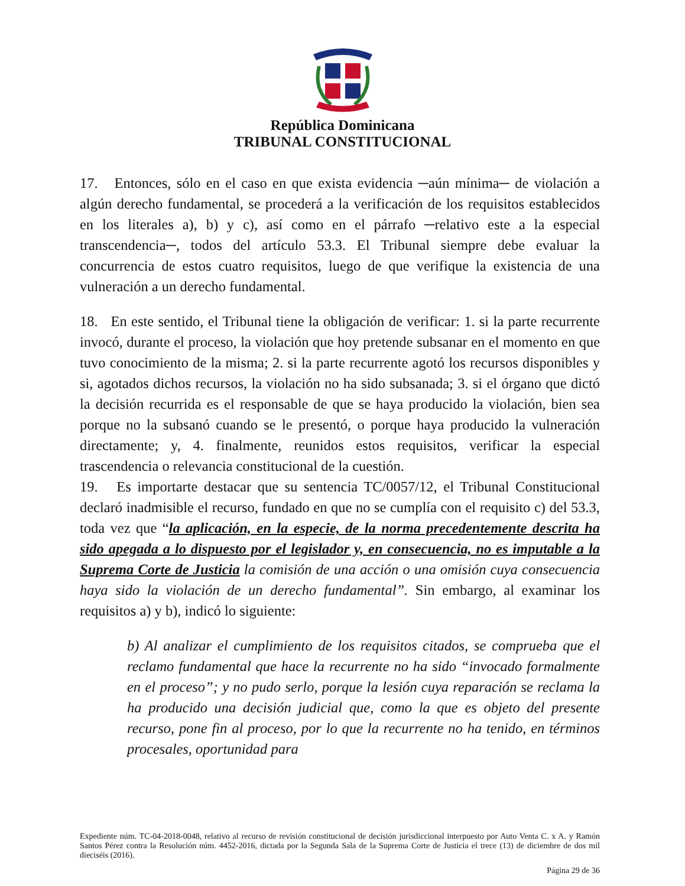República Dominicana
TRIBUNAL CONSTITUCIONAL
17. Entonces, sólo en el caso en que exista evidencia ─aún mínima─ de violación a algún derecho fundamental, se procederá a la verificación de los requisitos establecidos en los literales a), b) y c), así como en el párrafo ─relativo este a la especial transcendencia─, todos del artículo 53.3. El Tribunal siempre debe evaluar la concurrencia de estos cuatro requisitos, luego de que verifique la existencia de una vulneración a un derecho fundamental.
18. En este sentido, el Tribunal tiene la obligación de verificar: 1. si la parte recurrente invocó, durante el proceso, la violación que hoy pretende subsanar en el momento en que tuvo conocimiento de la misma; 2. si la parte recurrente agotó los recursos disponibles y si, agotados dichos recursos, la violación no ha sido subsanada; 3. si el órgano que dictó la decisión recurrida es el responsable de que se haya producido la violación, bien sea porque no la subsanó cuando se le presentó, o porque haya producido la vulneración directamente; y, 4. finalmente, reunidos estos requisitos, verificar la especial trascendencia o relevancia constitucional de la cuestión.
19. Es importarte destacar que su sentencia TC/0057/12, el Tribunal Constitucional declaró inadmisible el recurso, fundado en que no se cumplía con el requisito c) del 53.3, toda vez que “la aplicación, en la especie, de la norma precedentemente descrita ha sido apegada a lo dispuesto por el legislador y, en consecuencia, no es imputable a la Suprema Corte de Justicia la comisión de una acción o una omisión cuya consecuencia haya sido la violación de un derecho fundamental”. Sin embargo, al examinar los requisitos a) y b), indicó lo siguiente:
b) Al analizar el cumplimiento de los requisitos citados, se comprueba que el reclamo fundamental que hace la recurrente no ha sido “invocado formalmente en el proceso”; y no pudo serlo, porque la lesión cuya reparación se reclama la ha producido una decisión judicial que, como la que es objeto del presente recurso, pone fin al proceso, por lo que la recurrente no ha tenido, en términos procesales, oportunidad para
Expediente núm. TC-04-2018-0048, relativo al recurso de revisión constitucional de decisión jurisdiccional interpuesto por Auto Venta C. x A. y Ramón Santos Pérez contra la Resolución núm. 4452-2016, dictada por la Segunda Sala de la Suprema Corte de Justicia el trece (13) de diciembre de dos mil dieciséis (2016).
Página 29 de 36